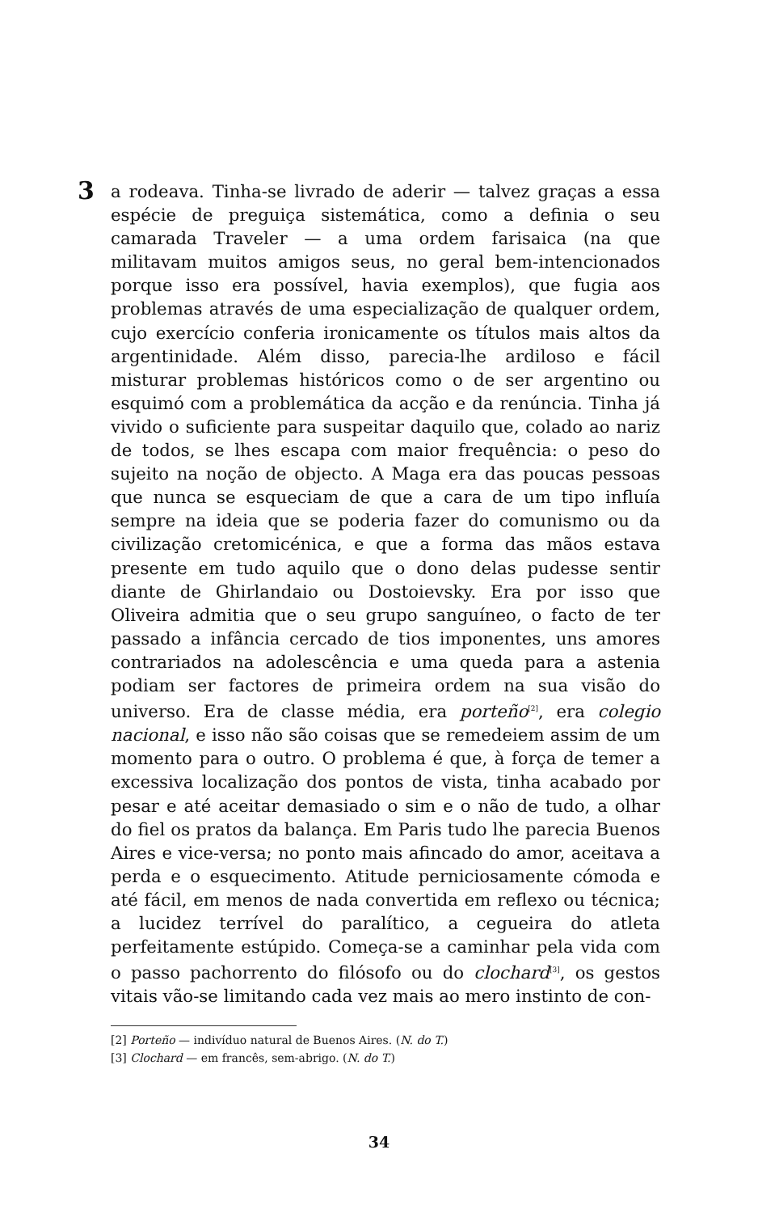3
a rodeava. Tinha-se livrado de aderir — talvez graças a essa espécie de preguiça sistemática, como a definia o seu camarada Traveler — a uma ordem farisaica (na que militavam muitos amigos seus, no geral bem-intencionados porque isso era possível, havia exemplos), que fugia aos problemas através de uma especialização de qualquer ordem, cujo exercício conferia ironicamente os títulos mais altos da argentinidade. Além disso, parecia-lhe ardiloso e fácil misturar problemas históricos como o de ser argentino ou esquimó com a problemática da acção e da renúncia. Tinha já vivido o suficiente para suspeitar daquilo que, colado ao nariz de todos, se lhes escapa com maior frequência: o peso do sujeito na noção de objecto. A Maga era das poucas pessoas que nunca se esqueciam de que a cara de um tipo influía sempre na ideia que se poderia fazer do comunismo ou da civilização cretomicénica, e que a forma das mãos estava presente em tudo aquilo que o dono delas pudesse sentir diante de Ghirlandaio ou Dostoievsky. Era por isso que Oliveira admitia que o seu grupo sanguíneo, o facto de ter passado a infância cercado de tios imponentes, uns amores contrariados na adolescência e uma queda para a astenia podiam ser factores de primeira ordem na sua visão do universo. Era de classe média, era porteño<sup>[2]</sup>, era colegio nacional, e isso não são coisas que se remedeiem assim de um momento para o outro. O problema é que, à força de temer a excessiva localização dos pontos de vista, tinha acabado por pesar e até aceitar demasiado o sim e o não de tudo, a olhar do fiel os pratos da balança. Em Paris tudo lhe parecia Buenos Aires e vice-versa; no ponto mais afincado do amor, aceitava a perda e o esquecimento. Atitude perniciosamente cómoda e até fácil, em menos de nada convertida em reflexo ou técnica; a lucidez terrível do paralítico, a cegueira do atleta perfeitamente estúpido. Começa-se a caminhar pela vida com o passo pachorrento do filósofo ou do clochard<sup>[3]</sup>, os gestos vitais vão-se limitando cada vez mais ao mero instinto de con-
[2] Porteño — indivíduo natural de Buenos Aires. (N. do T.)
[3] Clochard — em francês, sem-abrigo. (N. do T.)
34